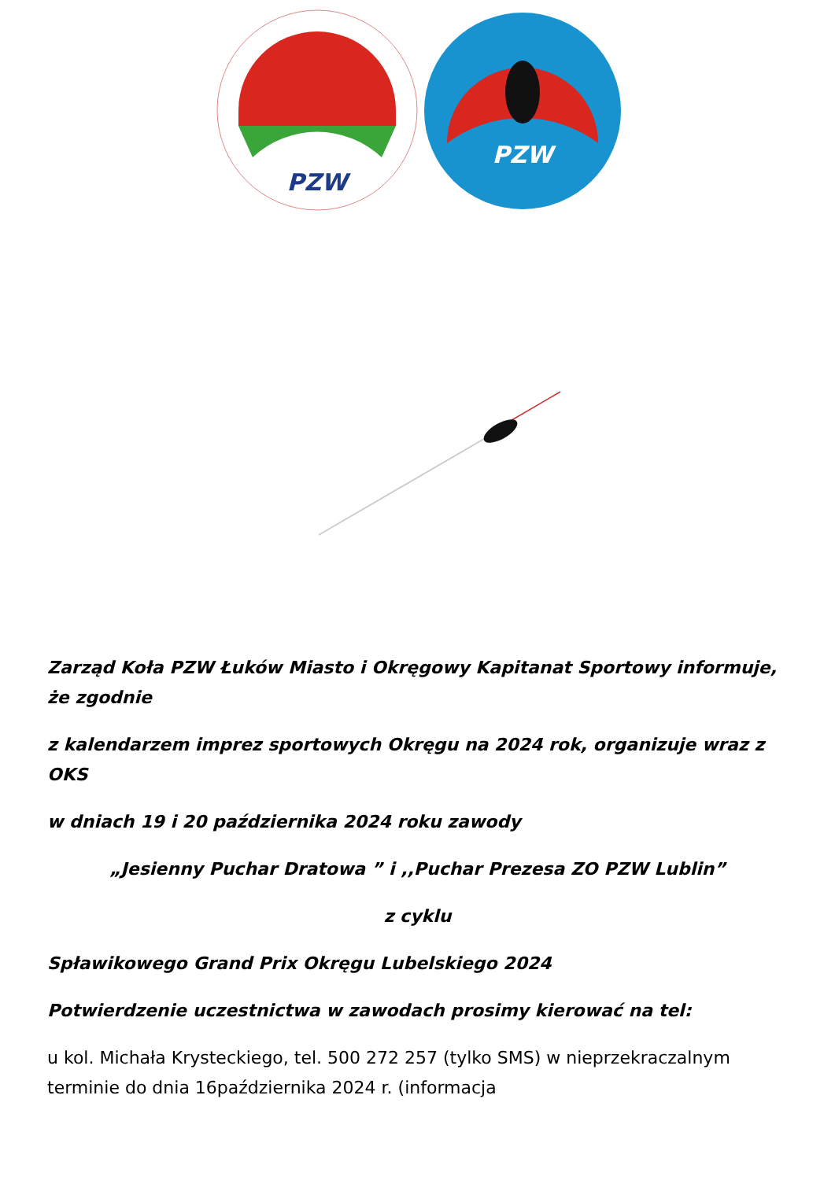PZW
PZW
Zarząd Koła PZW Łuków Miasto i Okręgowy Kapitanat Sportowy informuje, że zgodnie
z kalendarzem imprez sportowych Okręgu na 2024 rok, organizuje wraz z OKS
w dniach 19 i 20 października 2024 roku zawody
„Jesienny Puchar Dratowa ” i ,,Puchar Prezesa ZO PZW Lublin”
z cyklu
Spławikowego Grand Prix Okręgu Lubelskiego 2024
Potwierdzenie uczestnictwa w zawodach prosimy kierować na tel:
u kol. Michała Krysteckiego, tel. 500 272 257 (tylko SMS) w nieprzekraczalnym terminie do dnia 16października 2024 r. (informacja